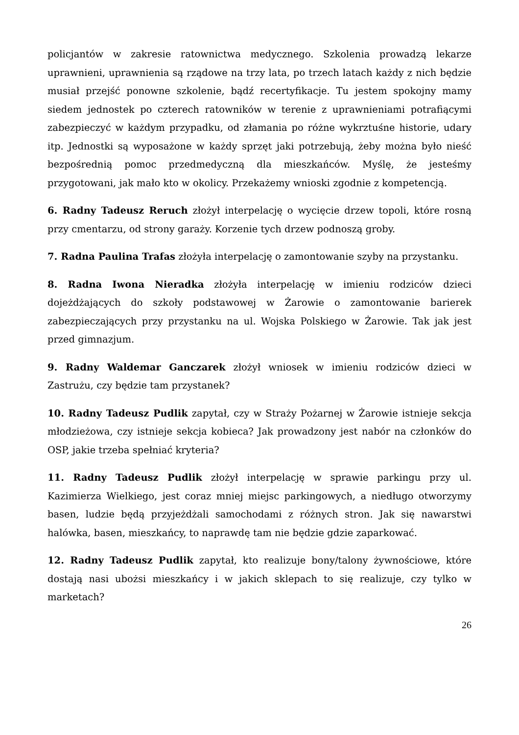policjantów w zakresie ratownictwa medycznego. Szkolenia prowadzą lekarze uprawnieni, uprawnienia są rządowe na trzy lata, po trzech latach każdy z nich będzie musiał przejść ponowne szkolenie, bądź recertyfikacje. Tu jestem spokojny mamy siedem jednostek po czterech ratowników w terenie z uprawnieniami potrafiącymi zabezpieczyć w każdym przypadku, od złamania po różne wykrztuśne historie, udary itp. Jednostki są wyposażone w każdy sprzęt jaki potrzebują, żeby można było nieść bezpośrednią pomoc przedmedyczną dla mieszkańców. Myślę, że jesteśmy przygotowani, jak mało kto w okolicy. Przekażemy wnioski zgodnie z kompetencją.
6. Radny Tadeusz Reruch złożył interpelację o wycięcie drzew topoli, które rosną przy cmentarzu, od strony garaży. Korzenie tych drzew podnoszą groby.
7. Radna Paulina Trafas złożyła interpelację o zamontowanie szyby na przystanku.
8. Radna Iwona Nieradka złożyła interpelację w imieniu rodziców dzieci dojeżdżających do szkoły podstawowej w Żarowie o zamontowanie barierek zabezpieczających przy przystanku na ul. Wojska Polskiego w Żarowie. Tak jak jest przed gimnazjum.
9. Radny Waldemar Ganczarek złożył wniosek w imieniu rodziców dzieci w Zastrużu, czy będzie tam przystanek?
10. Radny Tadeusz Pudlik zapytał, czy w Straży Pożarnej w Żarowie istnieje sekcja młodzieżowa, czy istnieje sekcja kobieca? Jak prowadzony jest nabór na członków do OSP, jakie trzeba spełniać kryteria?
11. Radny Tadeusz Pudlik złożył interpelację w sprawie parkingu przy ul. Kazimierza Wielkiego, jest coraz mniej miejsc parkingowych, a niedługo otworzymy basen, ludzie będą przyjeżdżali samochodami z różnych stron. Jak się nawarstwi halówka, basen, mieszkańcy, to naprawdę tam nie będzie gdzie zaparkować.
12. Radny Tadeusz Pudlik zapytał, kto realizuje bony/talony żywnościowe, które dostają nasi ubożsi mieszkańcy i w jakich sklepach to się realizuje, czy tylko w marketach?
26